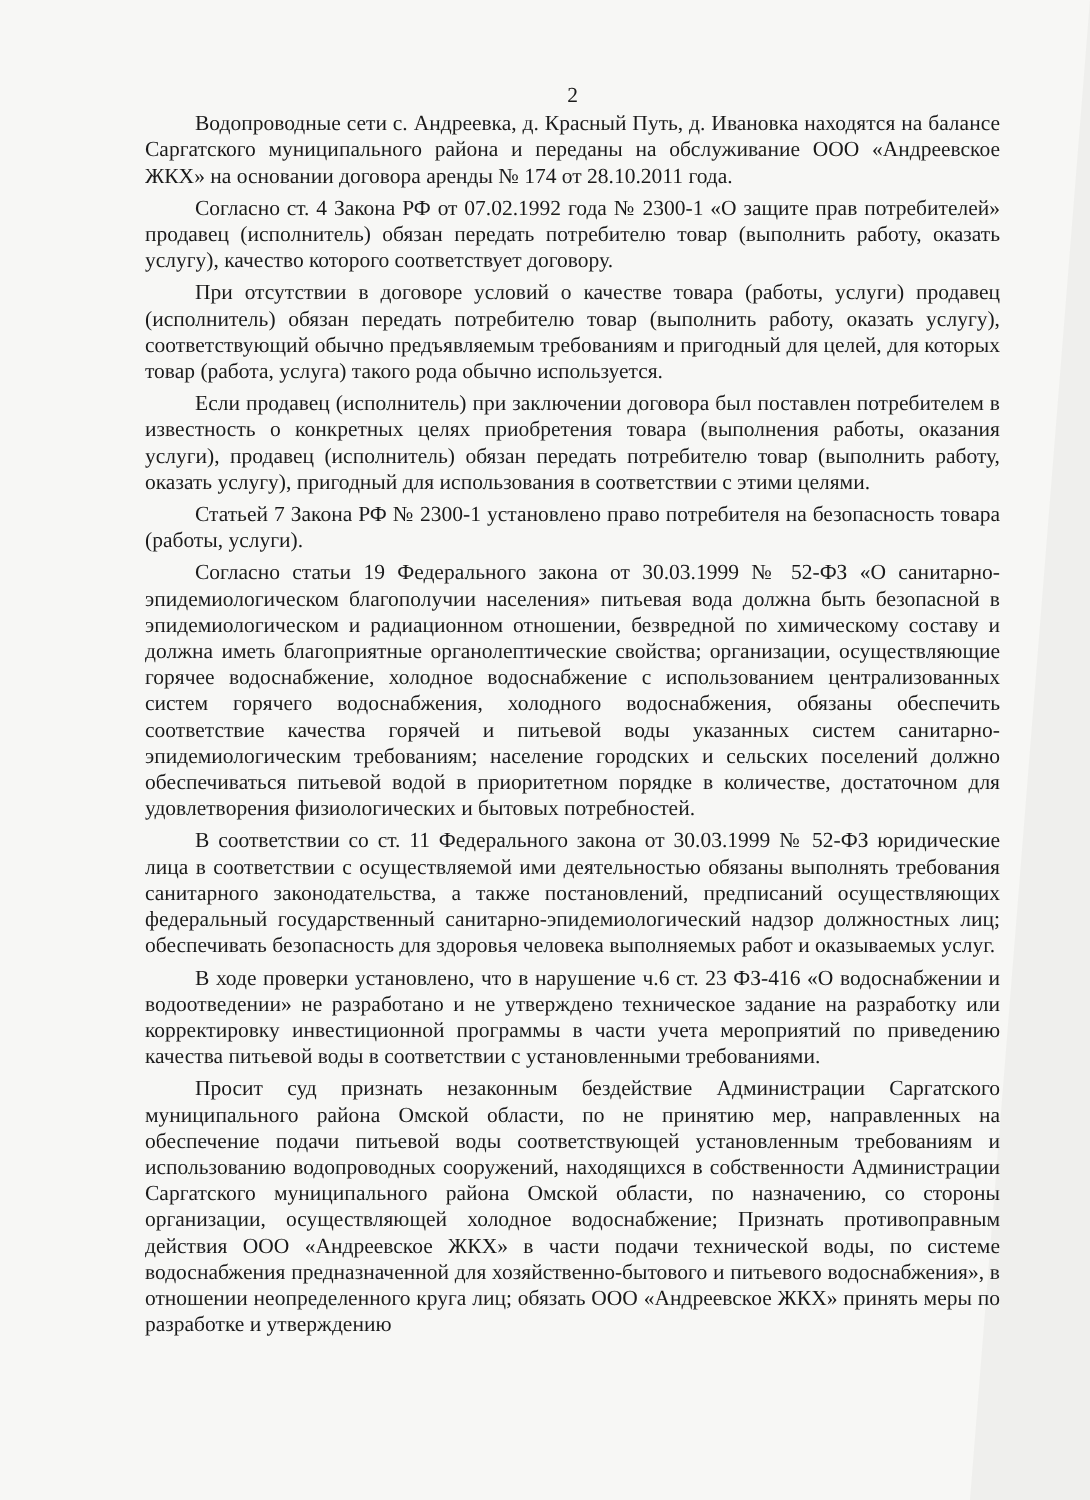2
Водопроводные сети с. Андреевка, д. Красный Путь, д. Ивановка находятся на балансе Саргатского муниципального района и переданы на обслуживание ООО «Андреевское ЖКХ» на основании договора аренды № 174 от 28.10.2011 года.
Согласно ст. 4 Закона РФ от 07.02.1992 года № 2300-1 «О защите прав потребителей» продавец (исполнитель) обязан передать потребителю товар (выполнить работу, оказать услугу), качество которого соответствует договору.
При отсутствии в договоре условий о качестве товара (работы, услуги) продавец (исполнитель) обязан передать потребителю товар (выполнить работу, оказать услугу), соответствующий обычно предъявляемым требованиям и пригодный для целей, для которых товар (работа, услуга) такого рода обычно используется.
Если продавец (исполнитель) при заключении договора был поставлен потребителем в известность о конкретных целях приобретения товара (выполнения работы, оказания услуги), продавец (исполнитель) обязан передать потребителю товар (выполнить работу, оказать услугу), пригодный для использования в соответствии с этими целями.
Статьей 7 Закона РФ № 2300-1 установлено право потребителя на безопасность товара (работы, услуги).
Согласно статьи 19 Федерального закона от 30.03.1999 № 52-ФЗ «О санитарно-эпидемиологическом благополучии населения» питьевая вода должна быть безопасной в эпидемиологическом и радиационном отношении, безвредной по химическому составу и должна иметь благоприятные органолептические свойства; организации, осуществляющие горячее водоснабжение, холодное водоснабжение с использованием централизованных систем горячего водоснабжения, холодного водоснабжения, обязаны обеспечить соответствие качества горячей и питьевой воды указанных систем санитарно-эпидемиологическим требованиям; население городских и сельских поселений должно обеспечиваться питьевой водой в приоритетном порядке в количестве, достаточном для удовлетворения физиологических и бытовых потребностей.
В соответствии со ст. 11 Федерального закона от 30.03.1999 № 52-ФЗ юридические лица в соответствии с осуществляемой ими деятельностью обязаны выполнять требования санитарного законодательства, а также постановлений, предписаний осуществляющих федеральный государственный санитарно-эпидемиологический надзор должностных лиц; обеспечивать безопасность для здоровья человека выполняемых работ и оказываемых услуг.
В ходе проверки установлено, что в нарушение ч.6 ст. 23 ФЗ-416 «О водоснабжении и водоотведении» не разработано и не утверждено техническое задание на разработку или корректировку инвестиционной программы в части учета мероприятий по приведению качества питьевой воды в соответствии с установленными требованиями.
Просит суд признать незаконным бездействие Администрации Саргатского муниципального района Омской области, по не принятию мер, направленных на обеспечение подачи питьевой воды соответствующей установленным требованиям и использованию водопроводных сооружений, находящихся в собственности Администрации Саргатского муниципального района Омской области, по назначению, со стороны организации, осуществляющей холодное водоснабжение; Признать противоправным действия ООО «Андреевское ЖКХ» в части подачи технической воды, по системе водоснабжения предназначенной для хозяйственно-бытового и питьевого водоснабжения», в отношении неопределенного круга лиц; обязать ООО «Андреевское ЖКХ» принять меры по разработке и утверждению